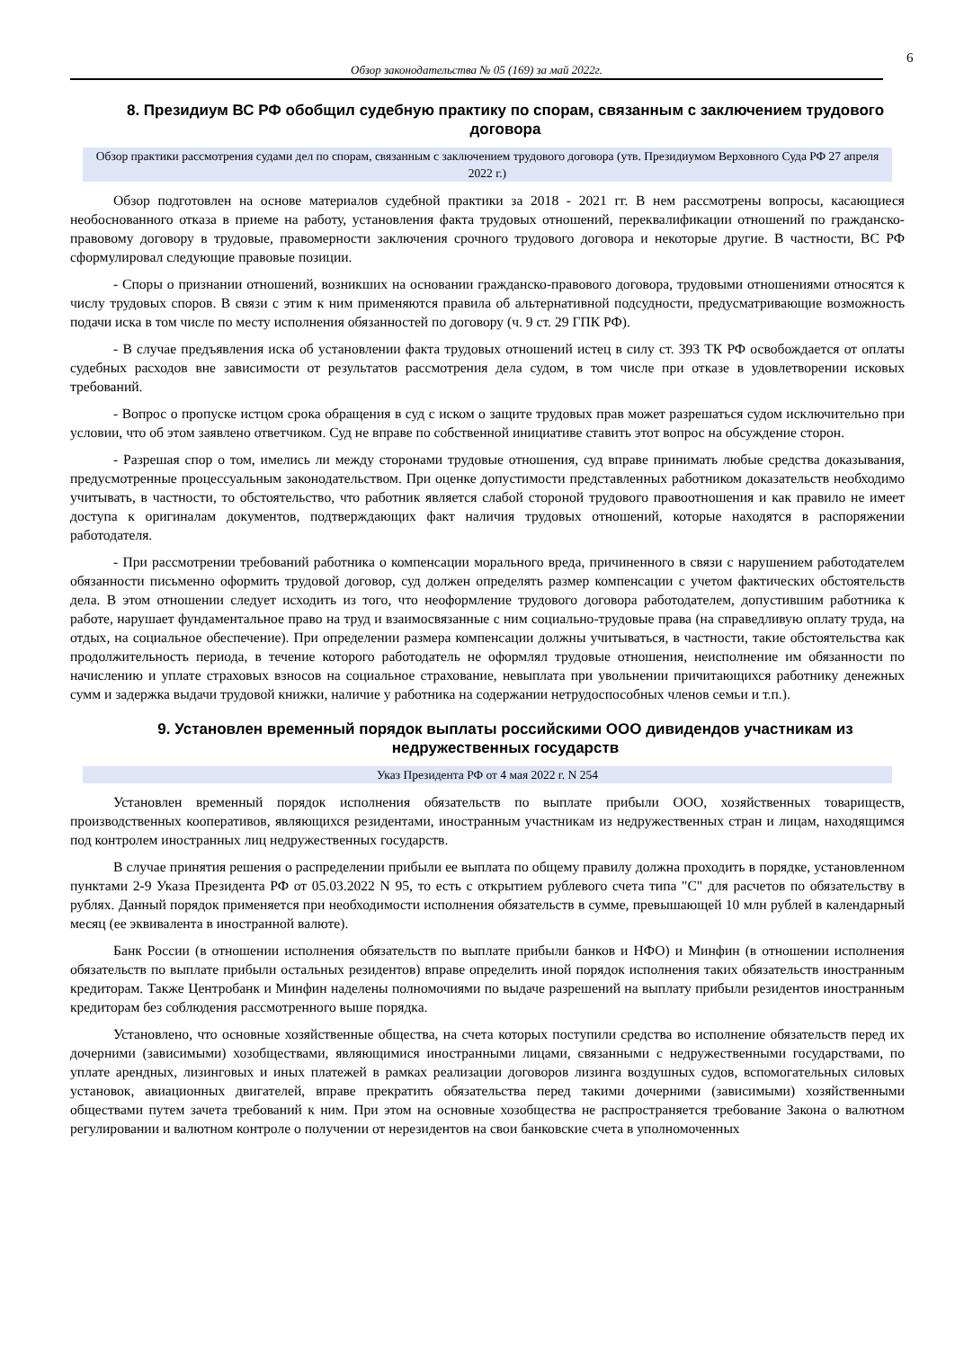6
Обзор законодательства № 05 (169) за май 2022г.
8. Президиум ВС РФ обобщил судебную практику по спорам, связанным с заключением трудового договора
Обзор практики рассмотрения судами дел по спорам, связанным с заключением трудового договора (утв. Президиумом Верховного Суда РФ 27 апреля 2022 г.)
Обзор подготовлен на основе материалов судебной практики за 2018 - 2021 гг. В нем рассмотрены вопросы, касающиеся необоснованного отказа в приеме на работу, установления факта трудовых отношений, переквалификации отношений по гражданско-правовому договору в трудовые, правомерности заключения срочного трудового договора и некоторые другие. В частности, ВС РФ сформулировал следующие правовые позиции.
- Споры о признании отношений, возникших на основании гражданско-правового договора, трудовыми отношениями относятся к числу трудовых споров. В связи с этим к ним применяются правила об альтернативной подсудности, предусматривающие возможность подачи иска в том числе по месту исполнения обязанностей по договору (ч. 9 ст. 29 ГПК РФ).
- В случае предъявления иска об установлении факта трудовых отношений истец в силу ст. 393 ТК РФ освобождается от оплаты судебных расходов вне зависимости от результатов рассмотрения дела судом, в том числе при отказе в удовлетворении исковых требований.
- Вопрос о пропуске истцом срока обращения в суд с иском о защите трудовых прав может разрешаться судом исключительно при условии, что об этом заявлено ответчиком. Суд не вправе по собственной инициативе ставить этот вопрос на обсуждение сторон.
- Разрешая спор о том, имелись ли между сторонами трудовые отношения, суд вправе принимать любые средства доказывания, предусмотренные процессуальным законодательством. При оценке допустимости представленных работником доказательств необходимо учитывать, в частности, то обстоятельство, что работник является слабой стороной трудового правоотношения и как правило не имеет доступа к оригиналам документов, подтверждающих факт наличия трудовых отношений, которые находятся в распоряжении работодателя.
- При рассмотрении требований работника о компенсации морального вреда, причиненного в связи с нарушением работодателем обязанности письменно оформить трудовой договор, суд должен определять размер компенсации с учетом фактических обстоятельств дела. В этом отношении следует исходить из того, что неоформление трудового договора работодателем, допустившим работника к работе, нарушает фундаментальное право на труд и взаимосвязанные с ним социально-трудовые права (на справедливую оплату труда, на отдых, на социальное обеспечение). При определении размера компенсации должны учитываться, в частности, такие обстоятельства как продолжительность периода, в течение которого работодатель не оформлял трудовые отношения, неисполнение им обязанности по начислению и уплате страховых взносов на социальное страхование, невыплата при увольнении причитающихся работнику денежных сумм и задержка выдачи трудовой книжки, наличие у работника на содержании нетрудоспособных членов семьи и т.п.).
9. Установлен временный порядок выплаты российскими ООО дивидендов участникам из недружественных государств
Указ Президента РФ от 4 мая 2022 г. N 254
Установлен временный порядок исполнения обязательств по выплате прибыли ООО, хозяйственных товариществ, производственных кооперативов, являющихся резидентами, иностранным участникам из недружественных стран и лицам, находящимся под контролем иностранных лиц недружественных государств.
В случае принятия решения о распределении прибыли ее выплата по общему правилу должна проходить в порядке, установленном пунктами 2-9 Указа Президента РФ от 05.03.2022 N 95, то есть с открытием рублевого счета типа "С" для расчетов по обязательству в рублях. Данный порядок применяется при необходимости исполнения обязательств в сумме, превышающей 10 млн рублей в календарный месяц (ее эквивалента в иностранной валюте).
Банк России (в отношении исполнения обязательств по выплате прибыли банков и НФО) и Минфин (в отношении исполнения обязательств по выплате прибыли остальных резидентов) вправе определить иной порядок исполнения таких обязательств иностранным кредиторам. Также Центробанк и Минфин наделены полномочиями по выдаче разрешений на выплату прибыли резидентов иностранным кредиторам без соблюдения рассмотренного выше порядка.
Установлено, что основные хозяйственные общества, на счета которых поступили средства во исполнение обязательств перед их дочерними (зависимыми) хозобществами, являющимися иностранными лицами, связанными с недружественными государствами, по уплате арендных, лизинговых и иных платежей в рамках реализации договоров лизинга воздушных судов, вспомогательных силовых установок, авиационных двигателей, вправе прекратить обязательства перед такими дочерними (зависимыми) хозяйственными обществами путем зачета требований к ним. При этом на основные хозобщества не распространяется требование Закона о валютном регулировании и валютном контроле о получении от нерезидентов на свои банковские счета в уполномоченных